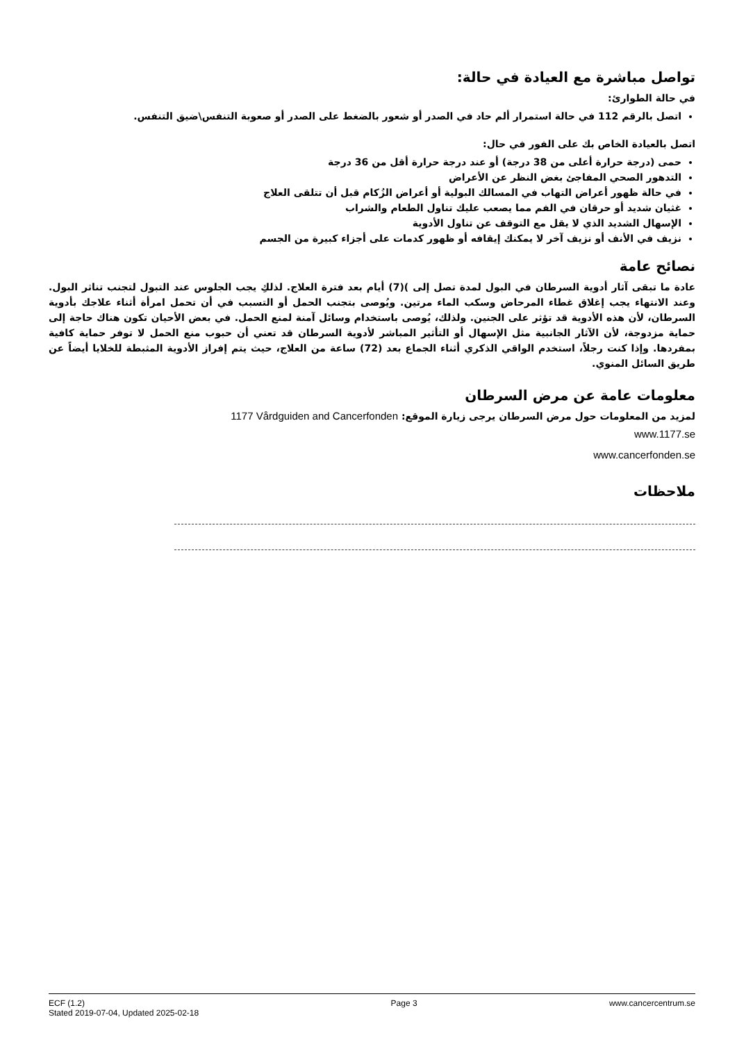تواصل مباشرة مع العيادة في حالة:
في حالة الطوارئ:
اتصل بالرقم 112 في حالة استمرار ألم حاد في الصدر أو شعور بالضغط على الصدر أو صعوبة التنفس\ضيق التنفس.
اتصل بالعيادة الخاص بك على الفور في حال:
حمى (درجة حرارة أعلى من 38 درجة) أو عند درجة حرارة أقل من 36 درجة
التدهور الصحي المفاجئ بغض النظر عن الأعراض
في حالة ظهور أعراض التهاب في المسالك البولية أو أعراض الزُكام قبل أن تتلقى العلاج
غثيان شديد أو حرقان في الفم مما يصعب عليك تناول الطعام والشراب
الإسهال الشديد الذي لا يقل مع التوقف عن تناول الأدوية
نزيف في الأنف أو نزيف آخر لا يمكنك إيقافه أو ظهور كدمات على أجزاء كبيرة من الجسم
نصائح عامة
عادة ما تبقى آثار أدوية السرطان في البول لمدة تصل إلى )(7) أيام بعد فترة العلاج. لذلكِ يجب الجلوس عند التبول لتجنب تناثر البول. وعند الانتهاء يجب إغلاق غطاء المرحاض وسكب الماء مرتين. ويُوصى بتجنب الحمل أو التسبب في أن تحمل امرأة أثناء علاجك بأدوية السرطان، لأن هذه الأدوية قد تؤثر على الجنين. ولذلك، يُوصى باستخدام وسائل آمنة لمنع الحمل. في بعض الأحيان تكون هناك حاجة إلى حماية مزدوجة، لأن الآثار الجانبية مثل الإسهال أو التأثير المباشر لأدوية السرطان قد تعني أن حبوب منع الحمل لا توفر حماية كافية بمفردها. وإذا كنت رجلاً، استخدم الواقي الذكري أثناء الجماع بعد (72) ساعة من العلاج، حيث يتم إفراز الأدوية المثبطة للخلايا أيضاً عن طريق السائل المنوي.
معلومات عامة عن مرض السرطان
لمزيد من المعلومات حول مرض السرطان يرجى زيارة الموقع: 1177 Vårdguiden and Cancerfonden
www.1177.se
www.cancerfonden.se
ملاحظات
ECF (1.2)
Stated 2019-07-04, Updated 2025-02-18
Page 3 www.cancercentrum.se